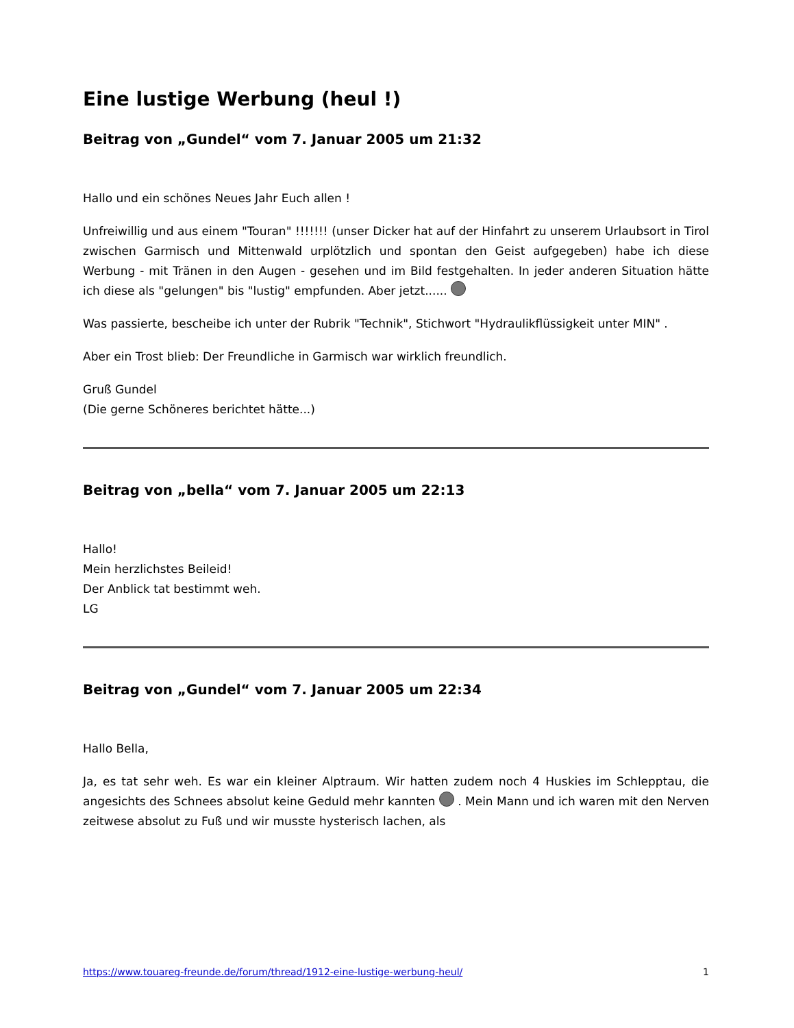Eine lustige Werbung (heul !)
Beitrag von „Gundel“ vom 7. Januar 2005 um 21:32
Hallo und ein schönes Neues Jahr Euch allen !
Unfreiwillig und aus einem "Touran" !!!!!!! (unser Dicker hat auf der Hinfahrt zu unserem Urlaubsort in Tirol zwischen Garmisch und Mittenwald urplötzlich und spontan den Geist aufgegeben) habe ich diese Werbung - mit Tränen in den Augen - gesehen und im Bild festgehalten. In jeder anderen Situation hätte ich diese als "gelungen" bis "lustig" empfunden. Aber jetzt......
Was passierte, bescheibe ich unter der Rubrik "Technik", Stichwort "Hydraulikflüssigkeit unter MIN" .
Aber ein Trost blieb: Der Freundliche in Garmisch war wirklich freundlich.
Gruß Gundel
(Die gerne Schöneres berichtet hätte...)
Beitrag von „bella“ vom 7. Januar 2005 um 22:13
Hallo!
Mein herzlichstes Beileid!
Der Anblick tat bestimmt weh.
LG
Beitrag von „Gundel“ vom 7. Januar 2005 um 22:34
Hallo Bella,
Ja, es tat sehr weh. Es war ein kleiner Alptraum. Wir hatten zudem noch 4 Huskies im Schlepptau, die angesichts des Schnees absolut keine Geduld mehr kannten . Mein Mann und ich waren mit den Nerven zeitwese absolut zu Fuß und wir musste hysterisch lachen, als
https://www.touareg-freunde.de/forum/thread/1912-eine-lustige-werbung-heul/ 1